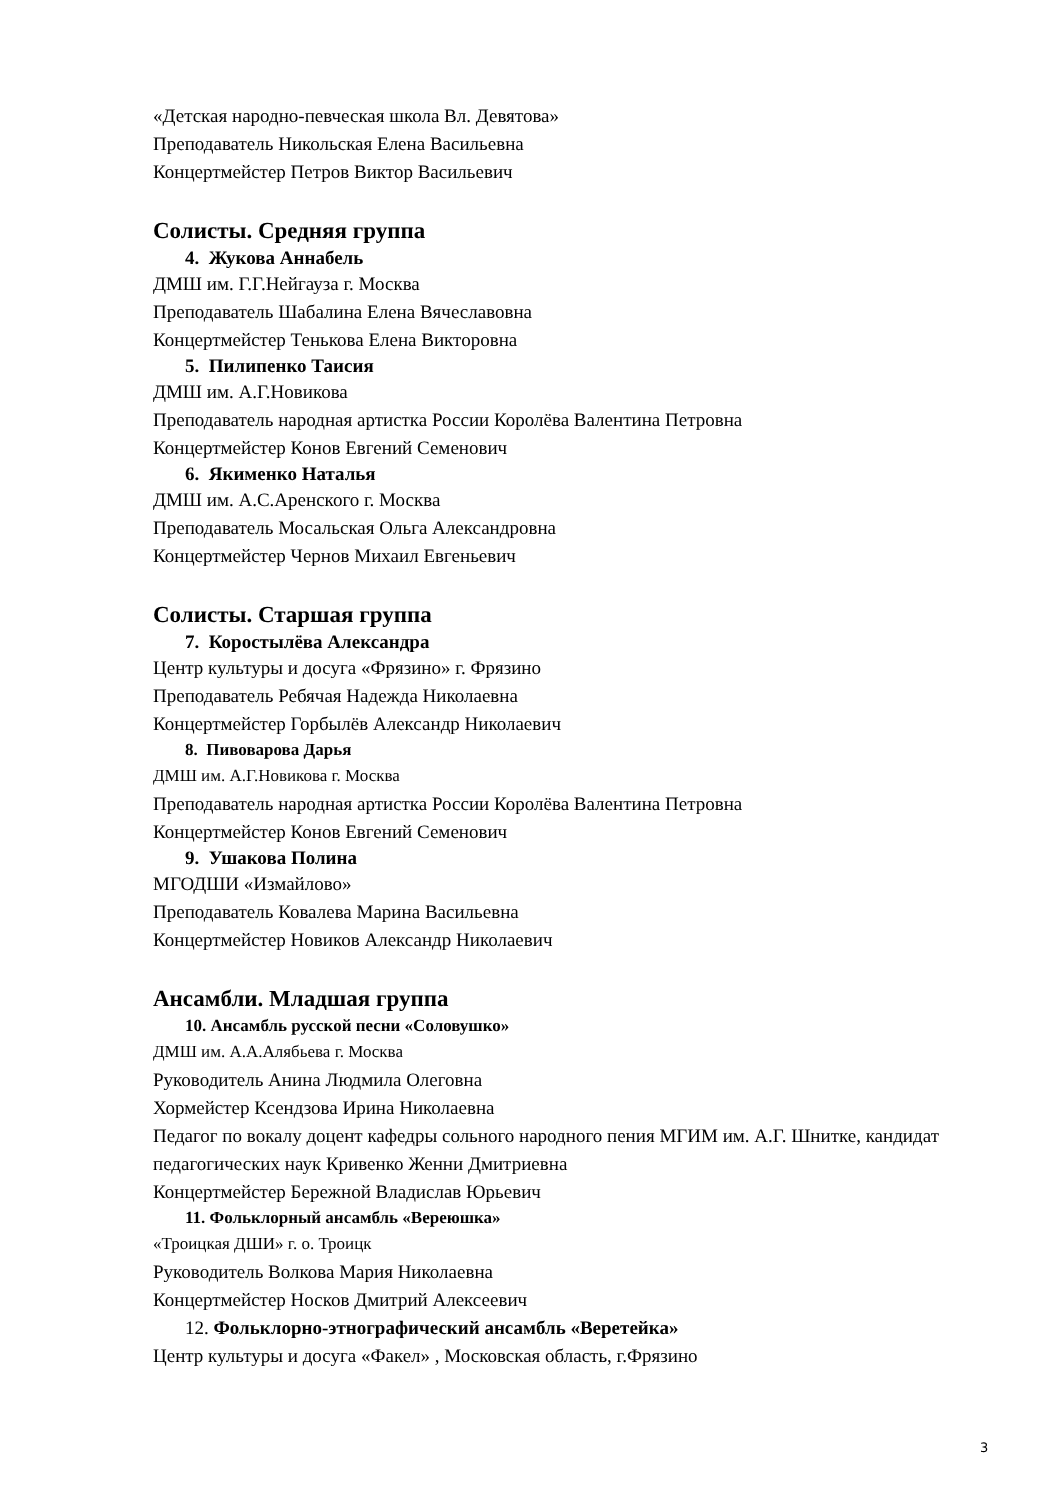«Детская народно-певческая школа Вл. Девятова»
Преподаватель Никольская Елена Васильевна
Концертмейстер Петров Виктор Васильевич
Солисты. Средняя группа
4. Жукова Аннабель
ДМШ им. Г.Г.Нейгауза г. Москва
Преподаватель Шабалина Елена Вячеславовна
Концертмейстер Тенькова Елена Викторовна
5. Пилипенко Таисия
ДМШ им. А.Г.Новикова
Преподаватель народная артистка России Королёва Валентина Петровна
Концертмейстер Конов Евгений Семенович
6. Якименко Наталья
ДМШ им. А.С.Аренского г. Москва
Преподаватель Мосальская Ольга Александровна
Концертмейстер Чернов Михаил Евгеньевич
Солисты. Старшая группа
7. Коростылёва Александра
Центр культуры и досуга «Фрязино» г. Фрязино
Преподаватель Ребячая Надежда Николаевна
Концертмейстер Горбылёв Александр Николаевич
8. Пивоварова Дарья
ДМШ им. А.Г.Новикова г. Москва
Преподаватель народная артистка России Королёва Валентина Петровна
Концертмейстер Конов Евгений Семенович
9. Ушакова Полина
МГОДШИ «Измайлово»
Преподаватель Ковалева Марина Васильевна
Концертмейстер Новиков Александр Николаевич
Ансамбли. Младшая группа
10. Ансамбль русской песни «Соловушко»
ДМШ им. А.А.Алябьева г. Москва
Руководитель Анина Людмила Олеговна
Хормейстер Ксендзова Ирина Николаевна
Педагог по вокалу доцент кафедры сольного народного пения МГИМ им. А.Г. Шнитке, кандидат педагогических наук Кривенко Женни Дмитриевна
Концертмейстер Бережной Владислав Юрьевич
11. Фольклорный ансамбль «Вереюшка»
«Троицкая ДШИ» г. о. Троицк
Руководитель Волкова Мария Николаевна
Концертмейстер Носков Дмитрий Алексеевич
12. Фольклорно-этнографический ансамбль «Веретейка»
Центр культуры и досуга «Факел» , Московская область, г.Фрязино
3